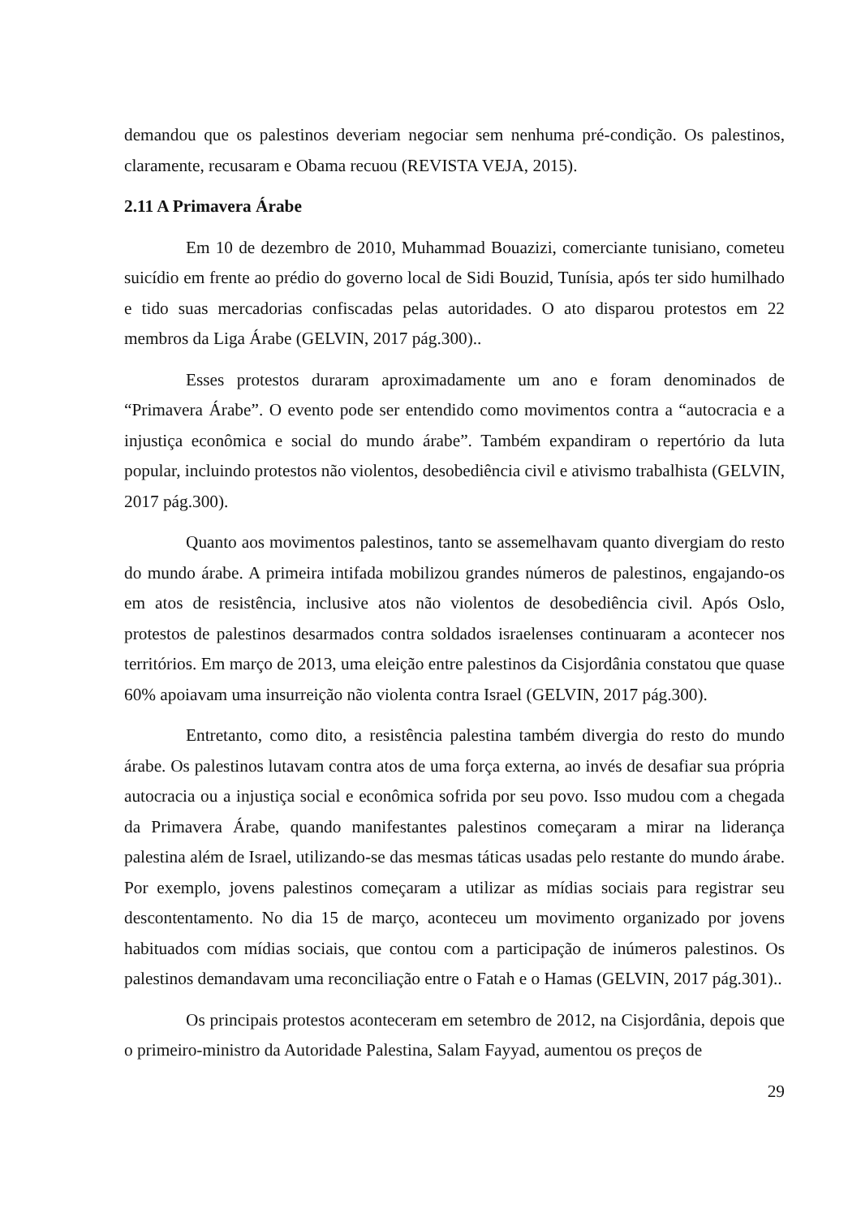demandou que os palestinos deveriam negociar sem nenhuma pré-condição. Os palestinos, claramente, recusaram e Obama recuou (REVISTA VEJA, 2015).
2.11 A Primavera Árabe
Em 10 de dezembro de 2010, Muhammad Bouazizi, comerciante tunisiano, cometeu suicídio em frente ao prédio do governo local de Sidi Bouzid, Tunísia, após ter sido humilhado e tido suas mercadorias confiscadas pelas autoridades. O ato disparou protestos em 22 membros da Liga Árabe (GELVIN, 2017 pág.300)..
Esses protestos duraram aproximadamente um ano e foram denominados de “Primavera Árabe”. O evento pode ser entendido como movimentos contra a “autocracia e a injustiça econômica e social do mundo árabe”. Também expandiram o repertório da luta popular, incluindo protestos não violentos, desobediência civil e ativismo trabalhista (GELVIN, 2017 pág.300).
Quanto aos movimentos palestinos, tanto se assemelhavam quanto divergiam do resto do mundo árabe. A primeira intifada mobilizou grandes números de palestinos, engajando-os em atos de resistência, inclusive atos não violentos de desobediência civil. Após Oslo, protestos de palestinos desarmados contra soldados israelenses continuaram a acontecer nos territórios. Em março de 2013, uma eleição entre palestinos da Cisjordânia constatou que quase 60% apoiavam uma insurreição não violenta contra Israel (GELVIN, 2017 pág.300).
Entretanto, como dito, a resistência palestina também divergia do resto do mundo árabe. Os palestinos lutavam contra atos de uma força externa, ao invés de desafiar sua própria autocracia ou a injustiça social e econômica sofrida por seu povo. Isso mudou com a chegada da Primavera Árabe, quando manifestantes palestinos começaram a mirar na liderança palestina além de Israel, utilizando-se das mesmas táticas usadas pelo restante do mundo árabe. Por exemplo, jovens palestinos começaram a utilizar as mídias sociais para registrar seu descontentamento. No dia 15 de março, aconteceu um movimento organizado por jovens habituados com mídias sociais, que contou com a participação de inúmeros palestinos. Os palestinos demandavam uma reconciliação entre o Fatah e o Hamas (GELVIN, 2017 pág.301)..
Os principais protestos aconteceram em setembro de 2012, na Cisjordânia, depois que o primeiro-ministro da Autoridade Palestina, Salam Fayyad, aumentou os preços de
29